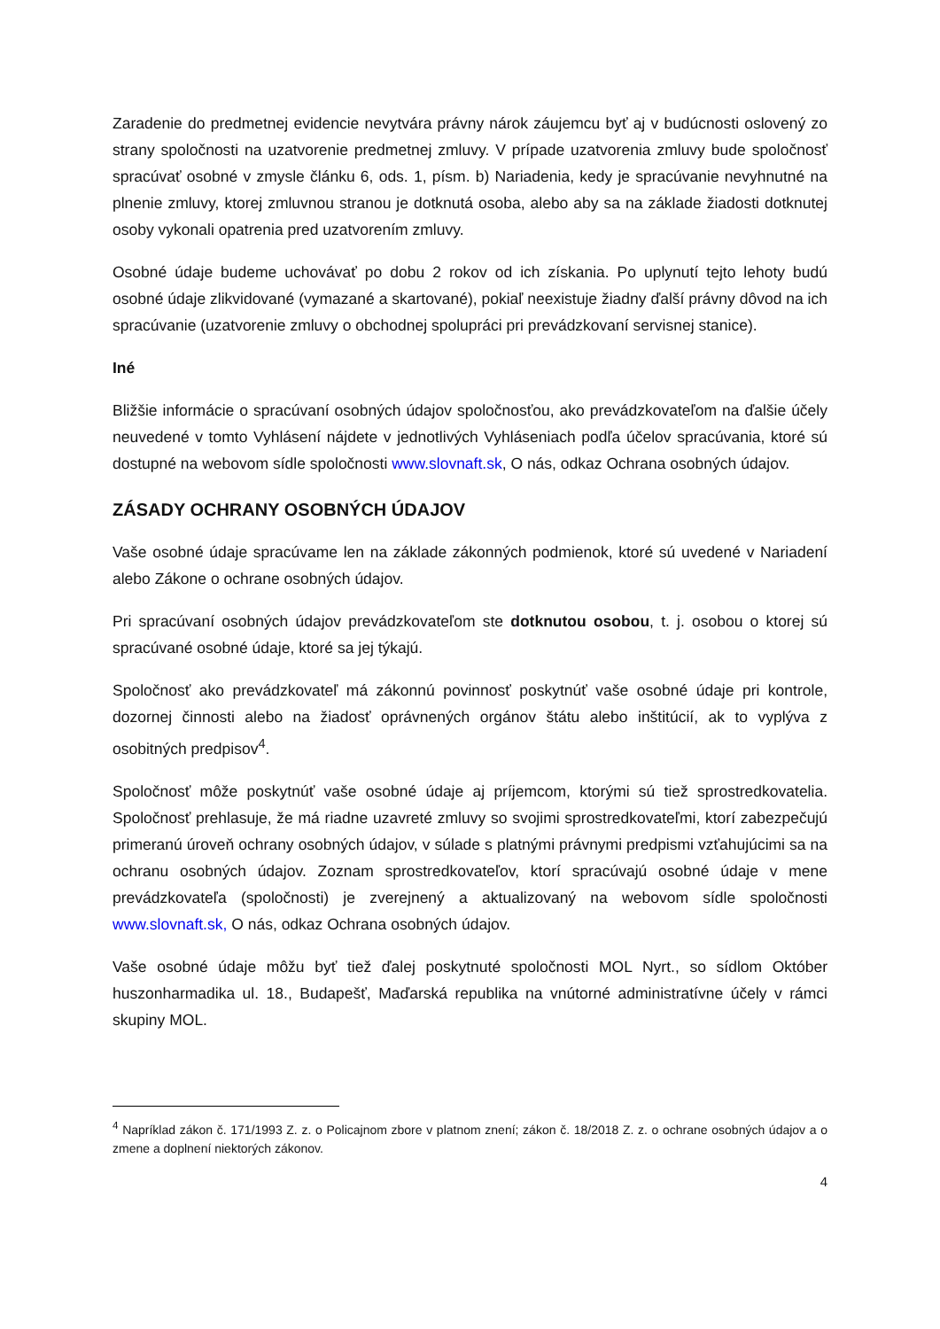Zaradenie do predmetnej evidencie nevytvára právny nárok záujemcu byť aj v budúcnosti oslovený zo strany spoločnosti na uzatvorenie predmetnej zmluvy. V prípade uzatvorenia zmluvy bude spoločnosť spracúvať osobné v zmysle článku 6, ods. 1, písm. b) Nariadenia, kedy je spracúvanie nevyhnutné na plnenie zmluvy, ktorej zmluvnou stranou je dotknutá osoba, alebo aby sa na základe žiadosti dotknutej osoby vykonali opatrenia pred uzatvorením zmluvy.
Osobné údaje budeme uchovávať po dobu 2 rokov od ich získania. Po uplynutí tejto lehoty budú osobné údaje zlikvidované (vymazané a skartované), pokiaľ neexistuje žiadny ďalší právny dôvod na ich spracúvanie (uzatvorenie zmluvy o obchodnej spolupráci pri prevádzkovaní servisnej stanice).
Iné
Bližšie informácie o spracúvaní osobných údajov spoločnosťou, ako prevádzkovateľom na ďalšie účely neuvedené v tomto Vyhlásení nájdete v jednotlivých Vyhláseniach podľa účelov spracúvania, ktoré sú dostupné na webovom sídle spoločnosti www.slovnaft.sk, O nás, odkaz Ochrana osobných údajov.
ZÁSADY OCHRANY OSOBNÝCH ÚDAJOV
Vaše osobné údaje spracúvame len na základe zákonných podmienok, ktoré sú uvedené v Nariadení alebo Zákone o ochrane osobných údajov.
Pri spracúvaní osobných údajov prevádzkovateľom ste dotknutou osobou, t. j. osobou o ktorej sú spracúvané osobné údaje, ktoré sa jej týkajú.
Spoločnosť ako prevádzkovateľ má zákonnú povinnosť poskytnúť vaše osobné údaje pri kontrole, dozornej činnosti alebo na žiadosť oprávnených orgánov štátu alebo inštitúcií, ak to vyplýva z osobitných predpisov<sup>4</sup>.
Spoločnosť môže poskytnúť vaše osobné údaje aj príjemcom, ktorými sú tiež sprostredkovatelia. Spoločnosť prehlasuje, že má riadne uzavreté zmluvy so svojimi sprostredkovateľmi, ktorí zabezpečujú primeranú úroveň ochrany osobných údajov, v súlade s platnými právnymi predpismi vzťahujúcimi sa na ochranu osobných údajov. Zoznam sprostredkovateľov, ktorí spracúvajú osobné údaje v mene prevádzkovateľa (spoločnosti) je zverejnený a aktualizovaný na webovom sídle spoločnosti www.slovnaft.sk, O nás, odkaz Ochrana osobných údajov.
Vaše osobné údaje môžu byť tiež ďalej poskytnuté spoločnosti MOL Nyrt., so sídlom Október huszonharmadika ul. 18., Budapešť, Maďarská republika na vnútorné administratívne účely v rámci skupiny MOL.
<sup>4</sup> Napríklad zákon č. 171/1993 Z. z. o Policajnom zbore v platnom znení; zákon č. 18/2018 Z. z. o ochrane osobných údajov a o zmene a doplnení niektorých zákonov.
4